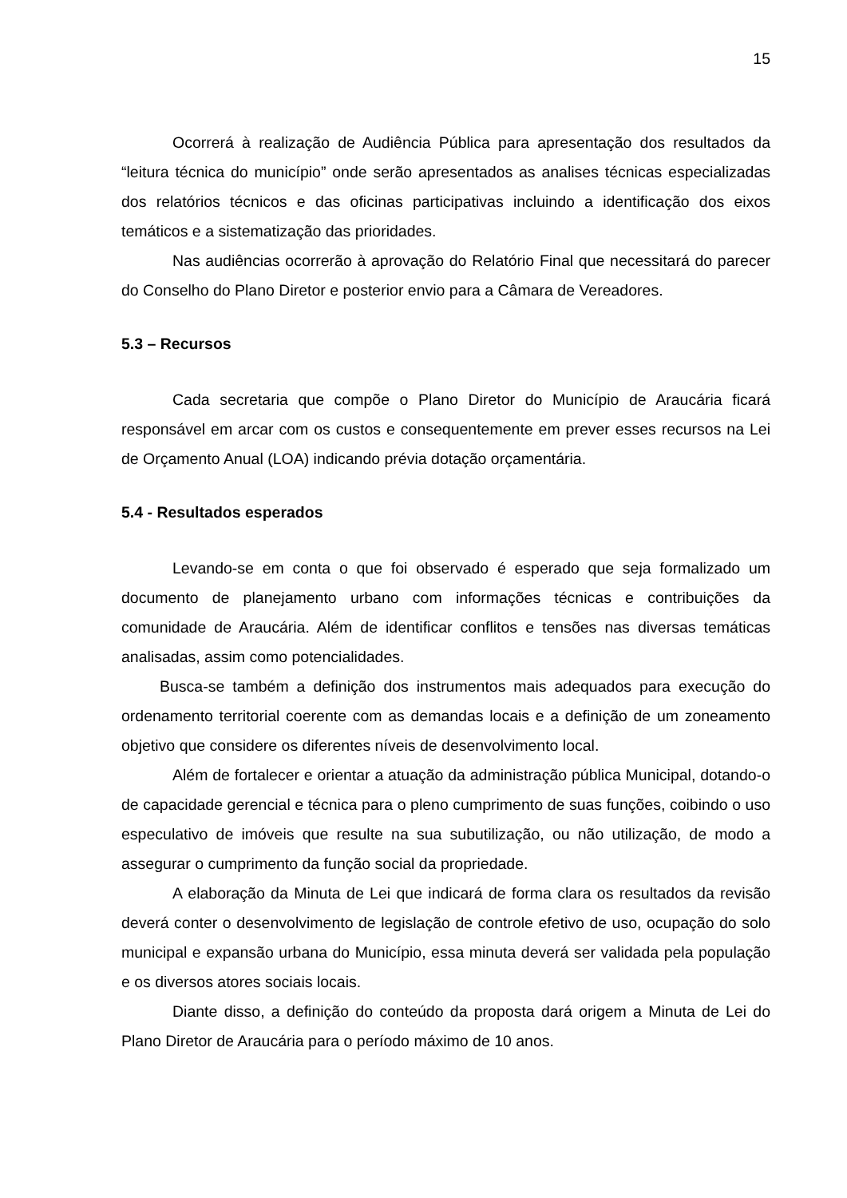15
Ocorrerá à realização de Audiência Pública para apresentação dos resultados da “leitura técnica do município” onde serão apresentados as analises técnicas especializadas dos relatórios técnicos e das oficinas participativas incluindo a identificação dos eixos temáticos e a sistematização das prioridades.
Nas audiências ocorrerão à aprovação do Relatório Final que necessitará do parecer do Conselho do Plano Diretor e posterior envio para a Câmara de Vereadores.
5.3 – Recursos
Cada secretaria que compõe o Plano Diretor do Município de Araucária ficará responsável em arcar com os custos e consequentemente em prever esses recursos na Lei de Orçamento Anual (LOA) indicando prévia dotação orçamentária.
5.4 - Resultados esperados
Levando-se em conta o que foi observado é esperado que seja formalizado um documento de planejamento urbano com informações técnicas e contribuições da comunidade de Araucária. Além de identificar conflitos e tensões nas diversas temáticas analisadas, assim como potencialidades.
Busca-se também a definição dos instrumentos mais adequados para execução do ordenamento territorial coerente com as demandas locais e a definição de um zoneamento objetivo que considere os diferentes níveis de desenvolvimento local.
Além de fortalecer e orientar a atuação da administração pública Municipal, dotando-o de capacidade gerencial e técnica para o pleno cumprimento de suas funções, coibindo o uso especulativo de imóveis que resulte na sua subutilização, ou não utilização, de modo a assegurar o cumprimento da função social da propriedade.
A elaboração da Minuta de Lei que indicará de forma clara os resultados da revisão deverá conter o desenvolvimento de legislação de controle efetivo de uso, ocupação do solo municipal e expansão urbana do Município, essa minuta deverá ser validada pela população e os diversos atores sociais locais.
Diante disso, a definição do conteúdo da proposta dará origem a Minuta de Lei do Plano Diretor de Araucária para o período máximo de 10 anos.